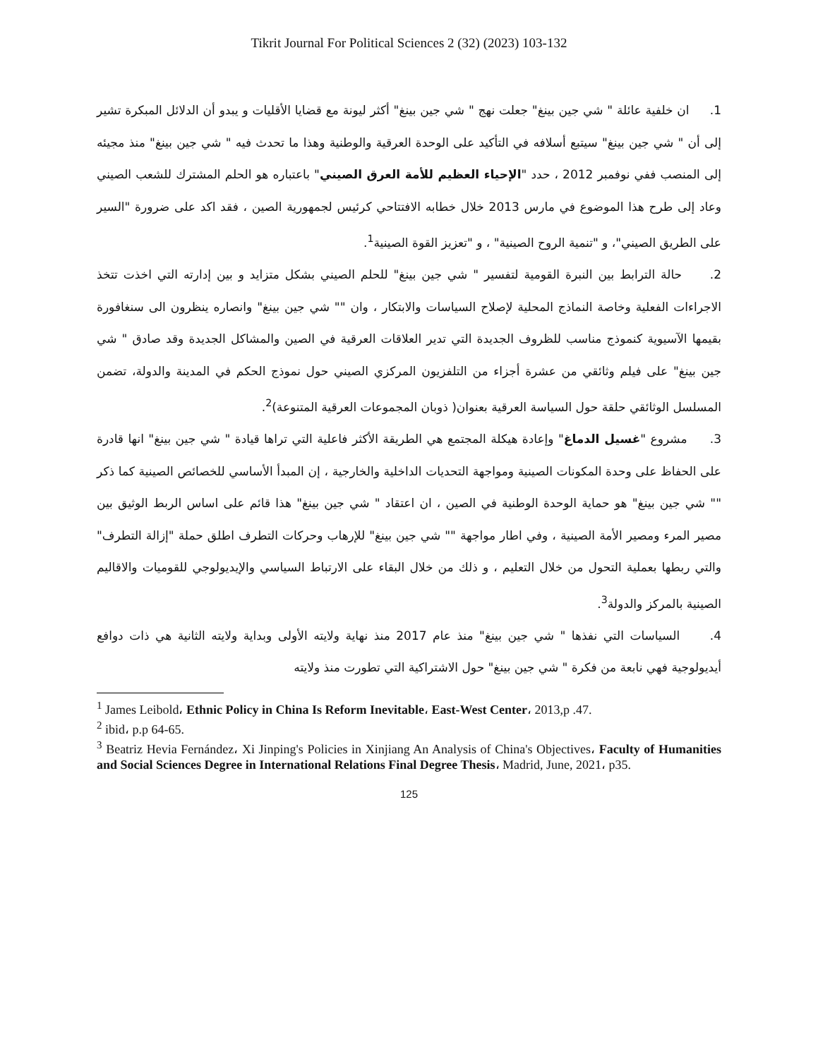Tikrit Journal For Political Sciences 2 (32) (2023) 103-132
1. ان خلفية عائلة " شي جين بينغ" جعلت نهج " شي جين بينغ" أكثر ليونة مع قضايا الأقليات و يبدو أن الدلائل المبكرة تشير إلى أن " شي جين بينغ" سيتبع أسلافه في التأكيد على الوحدة العرقية والوطنية وهذا ما تحدث فيه " شي جين بينغ" منذ مجيئه إلى المنصب ففي نوفمبر 2012 ، حدد "الإحياء العظيم للأمة العرق الصيني" باعتباره هو الحلم المشترك للشعب الصيني وعاد إلى طرح هذا الموضوع في مارس 2013 خلال خطابه الافتتاحي كرئيس لجمهورية الصين ، فقد اكد على ضرورة "السير على الطريق الصيني"، و "تنمية الروح الصينية" ، و "تعزيز القوة الصينية<sup>1</sup>.
2. حالة الترابط بين النبرة القومية لتفسير " شي جين بينغ" للحلم الصيني بشكل متزايد و بين إدارته التي اخذت تتخذ الاجراءات الفعلية وخاصة النماذج المحلية لإصلاح السياسات والابتكار ، وان "" شي جين بينغ" وانصاره ينظرون الى سنغافورة بقيمها الآسيوية كنموذج مناسب للظروف الجديدة التي تدير العلاقات العرقية في الصين والمشاكل الجديدة وقد صادق " شي جين بينغ" على فيلم وثائقي من عشرة أجزاء من التلفزيون المركزي الصيني حول نموذج الحكم في المدينة والدولة، تضمن المسلسل الوثائقي حلقة حول السياسة العرقية بعنوان( ذوبان المجموعات العرقية المتنوعة)<sup>2</sup>.
3. مشروع "غسيل الدماغ" وإعادة هيكلة المجتمع هي الطريقة الأكثر فاعلية التي تراها قيادة " شي جين بينغ" انها قادرة على الحفاظ على وحدة المكونات الصينية ومواجهة التحديات الداخلية والخارجية ، إن المبدأ الأساسي للخصائص الصينية كما ذكر "" شي جين بينغ" هو حماية الوحدة الوطنية في الصين ، ان اعتقاد " شي جين بينغ" هذا قائم على اساس الربط الوثيق بين مصير المرء ومصير الأمة الصينية ، وفي اطار مواجهة "" شي جين بينغ" للإرهاب وحركات التطرف اطلق حملة "إزالة التطرف" والتي ربطها بعملية التحول من خلال التعليم ، و ذلك من خلال البقاء على الارتباط السياسي والإيديولوجي للقوميات والاقاليم الصينية بالمركز والدولة<sup>3</sup>.
4. السياسات التي نفذها " شي جين بينغ" منذ عام 2017 منذ نهاية ولايته الأولى وبداية ولايته الثانية هي ذات دوافع أيديولوجية فهي نابعة من فكرة " شي جين بينغ" حول الاشتراكية التي تطورت منذ ولايته
<sup>1</sup> James Leibold، Ethnic Policy in China Is Reform Inevitable، East-West Center، 2013,p .47.
<sup>2</sup> ibid، p.p 64-65.
<sup>3</sup> Beatriz Hevia Fernández، Xi Jinping's Policies in Xinjiang An Analysis of China's Objectives، Faculty of Humanities and Social Sciences Degree in International Relations Final Degree Thesis، Madrid, June, 2021، p35.
125